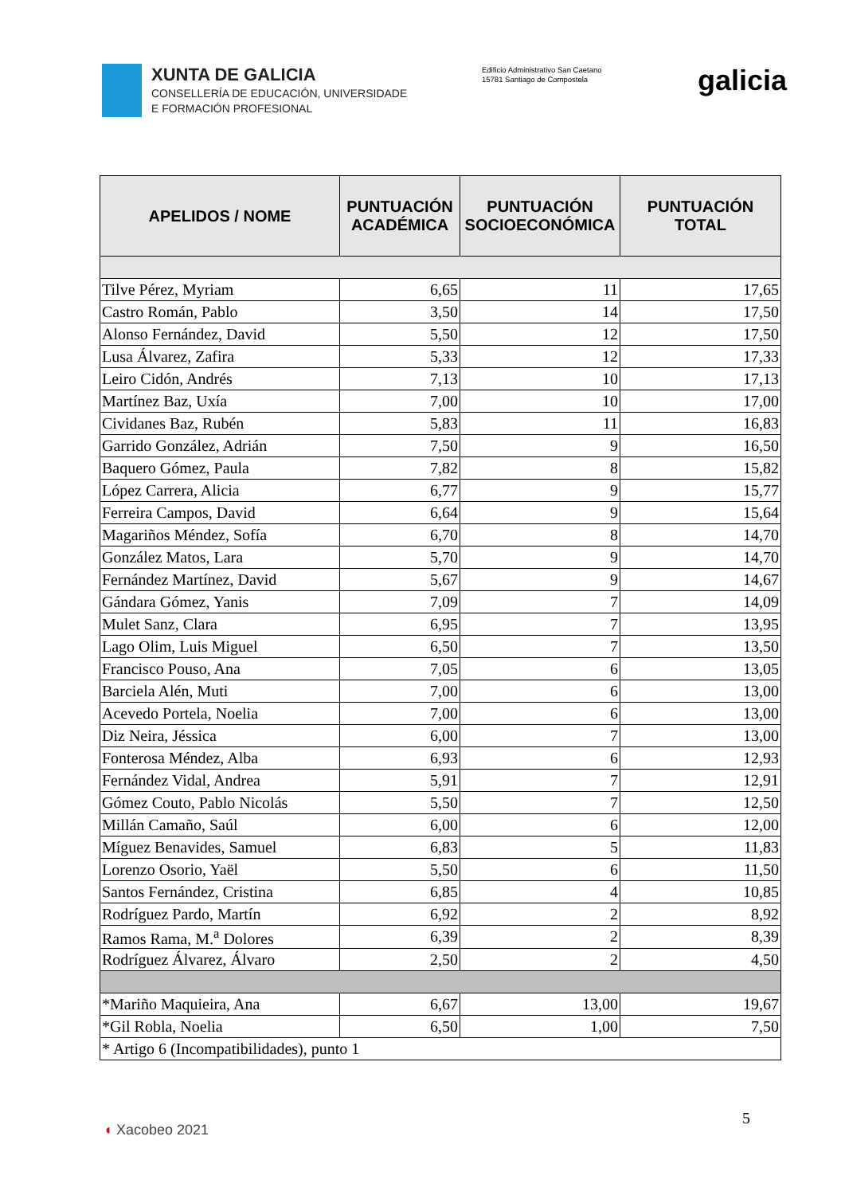XUNTA DE GALICIA
CONSELLERÍA DE EDUCACIÓN, UNIVERSIDADE
E FORMACIÓN PROFESIONAL
Edificio Administrativo San Caetano
15781 Santiago de Compostela
galicia
| APELIDOS / NOME | PUNTUACIÓN ACADÉMICA | PUNTUACIÓN SOCIOECONÓMICA | PUNTUACIÓN TOTAL |
| --- | --- | --- | --- |
| Tilve Pérez, Myriam | 6,65 | 11 | 17,65 |
| Castro Román, Pablo | 3,50 | 14 | 17,50 |
| Alonso Fernández, David | 5,50 | 12 | 17,50 |
| Lusa Álvarez, Zafira | 5,33 | 12 | 17,33 |
| Leiro Cidón, Andrés | 7,13 | 10 | 17,13 |
| Martínez Baz, Uxía | 7,00 | 10 | 17,00 |
| Cividanes Baz, Rubén | 5,83 | 11 | 16,83 |
| Garrido González, Adrián | 7,50 | 9 | 16,50 |
| Baquero Gómez, Paula | 7,82 | 8 | 15,82 |
| López Carrera, Alicia | 6,77 | 9 | 15,77 |
| Ferreira Campos, David | 6,64 | 9 | 15,64 |
| Magariños Méndez, Sofía | 6,70 | 8 | 14,70 |
| González Matos, Lara | 5,70 | 9 | 14,70 |
| Fernández Martínez, David | 5,67 | 9 | 14,67 |
| Gándara Gómez, Yanis | 7,09 | 7 | 14,09 |
| Mulet Sanz, Clara | 6,95 | 7 | 13,95 |
| Lago Olim, Luis Miguel | 6,50 | 7 | 13,50 |
| Francisco Pouso, Ana | 7,05 | 6 | 13,05 |
| Barciela Alén, Muti | 7,00 | 6 | 13,00 |
| Acevedo Portela, Noelia | 7,00 | 6 | 13,00 |
| Diz Neira, Jéssica | 6,00 | 7 | 13,00 |
| Fonterosa Méndez, Alba | 6,93 | 6 | 12,93 |
| Fernández Vidal, Andrea | 5,91 | 7 | 12,91 |
| Gómez Couto, Pablo Nicolás | 5,50 | 7 | 12,50 |
| Millán Camaño, Saúl | 6,00 | 6 | 12,00 |
| Míguez Benavides, Samuel | 6,83 | 5 | 11,83 |
| Lorenzo Osorio, Yaël | 5,50 | 6 | 11,50 |
| Santos Fernández, Cristina | 6,85 | 4 | 10,85 |
| Rodríguez Pardo, Martín | 6,92 | 2 | 8,92 |
| Ramos Rama, M.<sup>a</sup> Dolores | 6,39 | 2 | 8,39 |
| Rodríguez Álvarez, Álvaro | 2,50 | 2 | 4,50 |
| *Mariño Maquieira, Ana | 6,67 | 13,00 | 19,67 |
| *Gil Robla, Noelia | 6,50 | 1,00 | 7,50 |
| * Artigo 6 (Incompatibilidades), punto 1 | | | |
5
◖ Xacobeo 2021